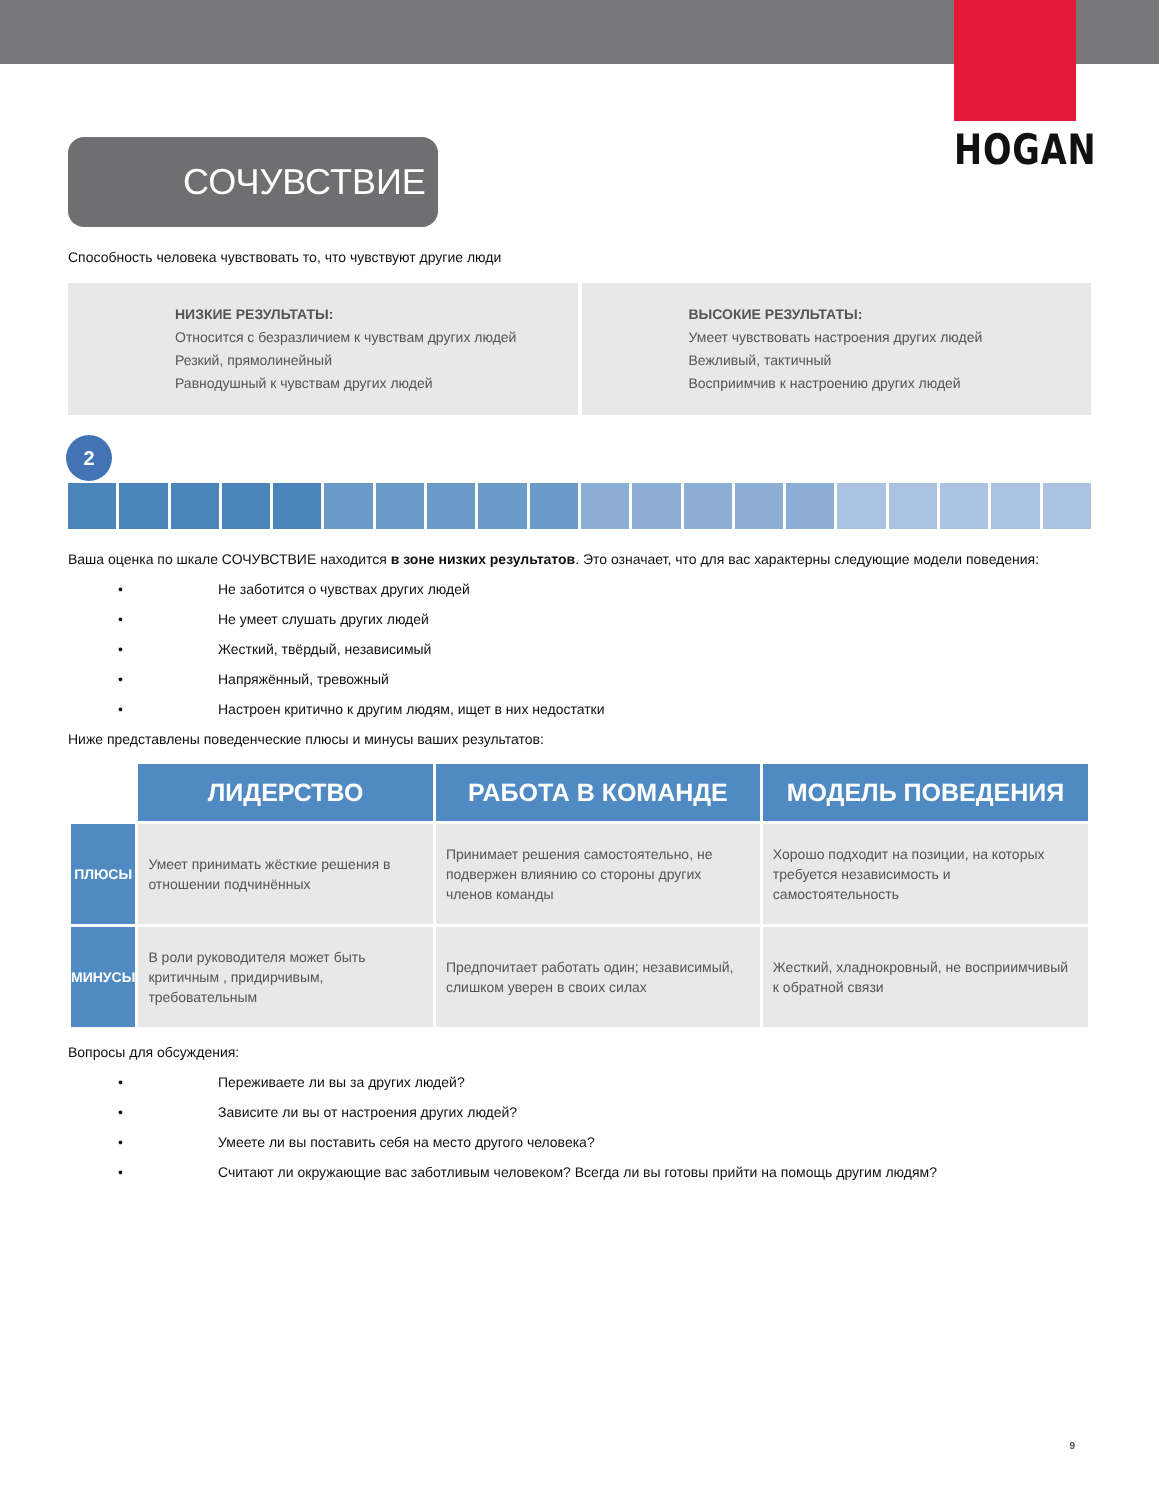HOGAN
СОЧУВСТВИЕ
Способность человека чувствовать то, что чувствуют другие люди
НИЗКИЕ РЕЗУЛЬТАТЫ:
Относится с безразличием к чувствам других людей
Резкий, прямолинейный
Равнодушный к чувствам других людей
ВЫСОКИЕ РЕЗУЛЬТАТЫ:
Умеет чувствовать настроения других людей
Вежливый, тактичный
Восприимчив к настроению других людей
2
Ваша оценка по шкале СОЧУВСТВИЕ находится в зоне низких результатов. Это означает, что для вас характерны следующие модели поведения:
• Не заботится о чувствах других людей
• Не умеет слушать других людей
• Жесткий, твёрдый, независимый
• Напряжённый, тревожный
• Настроен критично к другим людям, ищет в них недостатки
Ниже представлены поведенческие плюсы и минусы ваших результатов:
| | ЛИДЕРСТВО | РАБОТА В КОМАНДЕ | МОДЕЛЬ ПОВЕДЕНИЯ |
| --- | --- | --- | --- |
| ПЛЮСЫ | Умеет принимать жёсткие решения в отношении подчинённых | Принимает решения самостоятельно, не подвержен влиянию со стороны других членов команды | Хорошо подходит на позиции, на которых требуется независимость и самостоятельность |
| МИНУСЫ | В роли руководителя может быть критичным , придирчивым, требовательным | Предпочитает работать один; независимый, слишком уверен в своих силах | Жесткий, хладнокровный, не восприимчивый к обратной связи |
Вопросы для обсуждения:
• Переживаете ли вы за других людей?
• Зависите ли вы от настроения других людей?
• Умеете ли вы поставить себя на место другого человека?
• Считают ли окружающие вас заботливым человеком? Всегда ли вы готовы прийти на помощь другим людям?
9